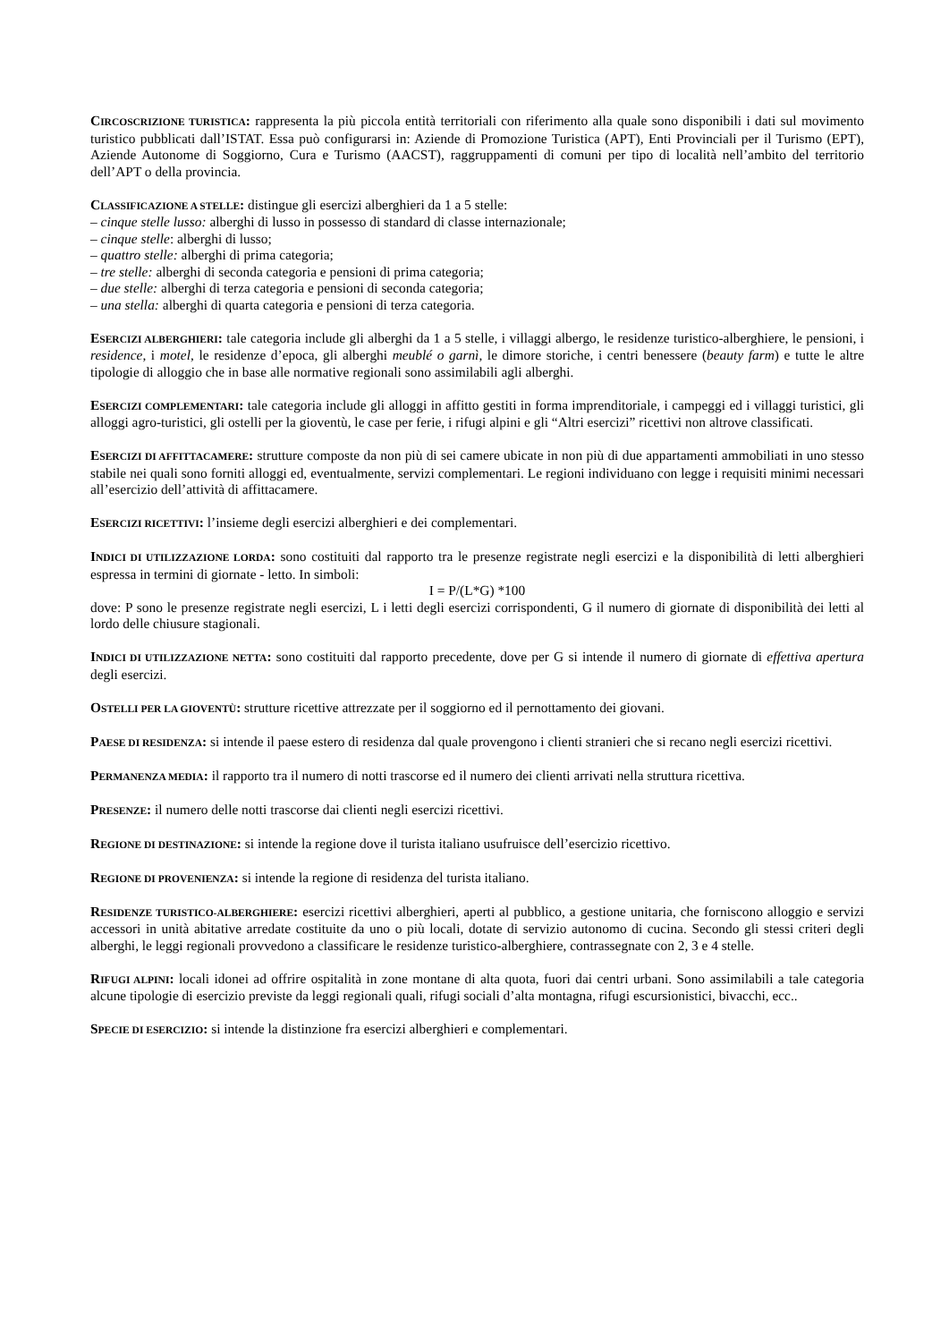CIRCOSCRIZIONE TURISTICA: rappresenta la più piccola entità territoriali con riferimento alla quale sono disponibili i dati sul movimento turistico pubblicati dall’ISTAT. Essa può configurarsi in: Aziende di Promozione Turistica (APT), Enti Provinciali per il Turismo (EPT), Aziende Autonome di Soggiorno, Cura e Turismo (AACST), raggruppamenti di comuni per tipo di località nell’ambito del territorio dell’APT o della provincia.
CLASSIFICAZIONE A STELLE: distingue gli esercizi alberghieri da 1 a 5 stelle:
– cinque stelle lusso: alberghi di lusso in possesso di standard di classe internazionale;
– cinque stelle: alberghi di lusso;
– quattro stelle: alberghi di prima categoria;
– tre stelle: alberghi di seconda categoria e pensioni di prima categoria;
– due stelle: alberghi di terza categoria e pensioni di seconda categoria;
– una stella: alberghi di quarta categoria e pensioni di terza categoria.
ESERCIZI ALBERGHIERI: tale categoria include gli alberghi da 1 a 5 stelle, i villaggi albergo, le residenze turistico-alberghiere, le pensioni, i residence, i motel, le residenze d’epoca, gli alberghi meublé o garnì, le dimore storiche, i centri benessere (beauty farm) e tutte le altre tipologie di alloggio che in base alle normative regionali sono assimilabili agli alberghi.
ESERCIZI COMPLEMENTARI: tale categoria include gli alloggi in affitto gestiti in forma imprenditoriale, i campeggi ed i villaggi turistici, gli alloggi agro-turistici, gli ostelli per la gioventù, le case per ferie, i rifugi alpini e gli “Altri esercizi” ricettivi non altrove classificati.
ESERCIZI DI AFFITTACAMERE: strutture composte da non più di sei camere ubicate in non più di due appartamenti ammobiliati in uno stesso stabile nei quali sono forniti alloggi ed, eventualmente, servizi complementari. Le regioni individuano con legge i requisiti minimi necessari all’esercizio dell’attività di affittacamere.
ESERCIZI RICETTIVI: l’insieme degli esercizi alberghieri e dei complementari.
INDICI DI UTILIZZAZIONE LORDA: sono costituiti dal rapporto tra le presenze registrate negli esercizi e la disponibilità di letti alberghieri espressa in termini di giornate - letto. In simboli:
I = P/(L*G) *100
dove: P sono le presenze registrate negli esercizi, L i letti degli esercizi corrispondenti, G il numero di giornate di disponibilità dei letti al lordo delle chiusure stagionali.
INDICI DI UTILIZZAZIONE NETTA: sono costituiti dal rapporto precedente, dove per G si intende il numero di giornate di effettiva apertura degli esercizi.
OSTELLI PER LA GIOVENTÙ: strutture ricettive attrezzate per il soggiorno ed il pernottamento dei giovani.
PAESE DI RESIDENZA: si intende il paese estero di residenza dal quale provengono i clienti stranieri che si recano negli esercizi ricettivi.
PERMANENZA MEDIA: il rapporto tra il numero di notti trascorse ed il numero dei clienti arrivati nella struttura ricettiva.
PRESENZE: il numero delle notti trascorse dai clienti negli esercizi ricettivi.
REGIONE DI DESTINAZIONE: si intende la regione dove il turista italiano usufruisce dell’esercizio ricettivo.
REGIONE DI PROVENIENZA: si intende la regione di residenza del turista italiano.
RESIDENZE TURISTICO-ALBERGHIERE: esercizi ricettivi alberghieri, aperti al pubblico, a gestione unitaria, che forniscono alloggio e servizi accessori in unità abitative arredate costituite da uno o più locali, dotate di servizio autonomo di cucina. Secondo gli stessi criteri degli alberghi, le leggi regionali provvedono a classificare le residenze turistico-alberghiere, contrassegnate con 2, 3 e 4 stelle.
RIFUGI ALPINI: locali idonei ad offrire ospitalità in zone montane di alta quota, fuori dai centri urbani. Sono assimilabili a tale categoria alcune tipologie di esercizio previste da leggi regionali quali, rifugi sociali d’alta montagna, rifugi escursionistici, bivacchi, ecc..
SPECIE DI ESERCIZIO: si intende la distinzione fra esercizi alberghieri e complementari.